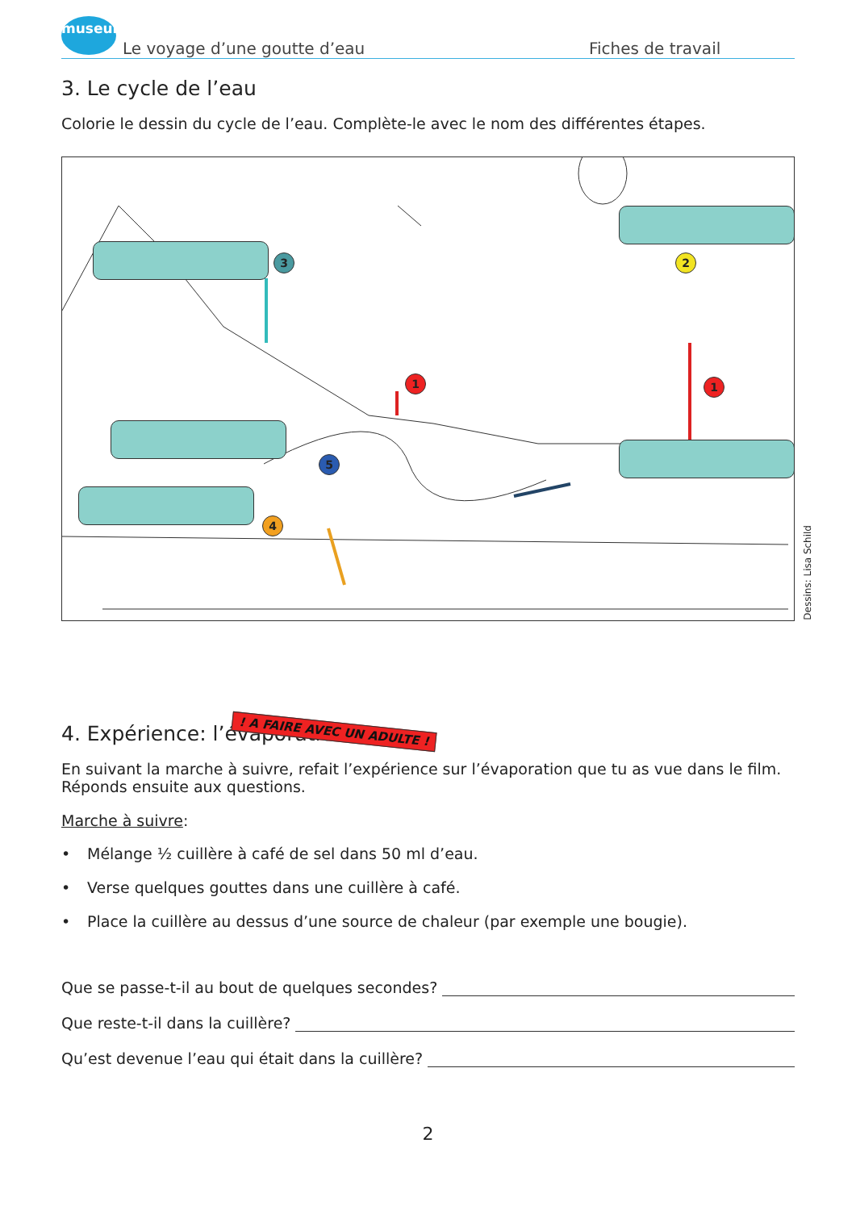museum
Le voyage d’une goutte d’eau
Fiches de travail
3. Le cycle de l’eau
Colorie le dessin du cycle de l’eau. Complète-le avec le nom des différentes étapes.
3 2
1 1
5
4
Dessins: Lisa Schild
4. Expérience: l’évaporation ! A FAIRE AVEC UN ADULTE !
En suivant la marche à suivre, refait l’expérience sur l’évaporation que tu as vue dans le film.
Réponds ensuite aux questions.
Marche à suivre:
• Mélange ½ cuillère à café de sel dans 50 ml d’eau.
• Verse quelques gouttes dans une cuillère à café.
• Place la cuillère au dessus d’une source de chaleur (par exemple une bougie).
Que se passe-t-il au bout de quelques secondes?
Que reste-t-il dans la cuillère?
Qu’est devenue l’eau qui était dans la cuillère?
2